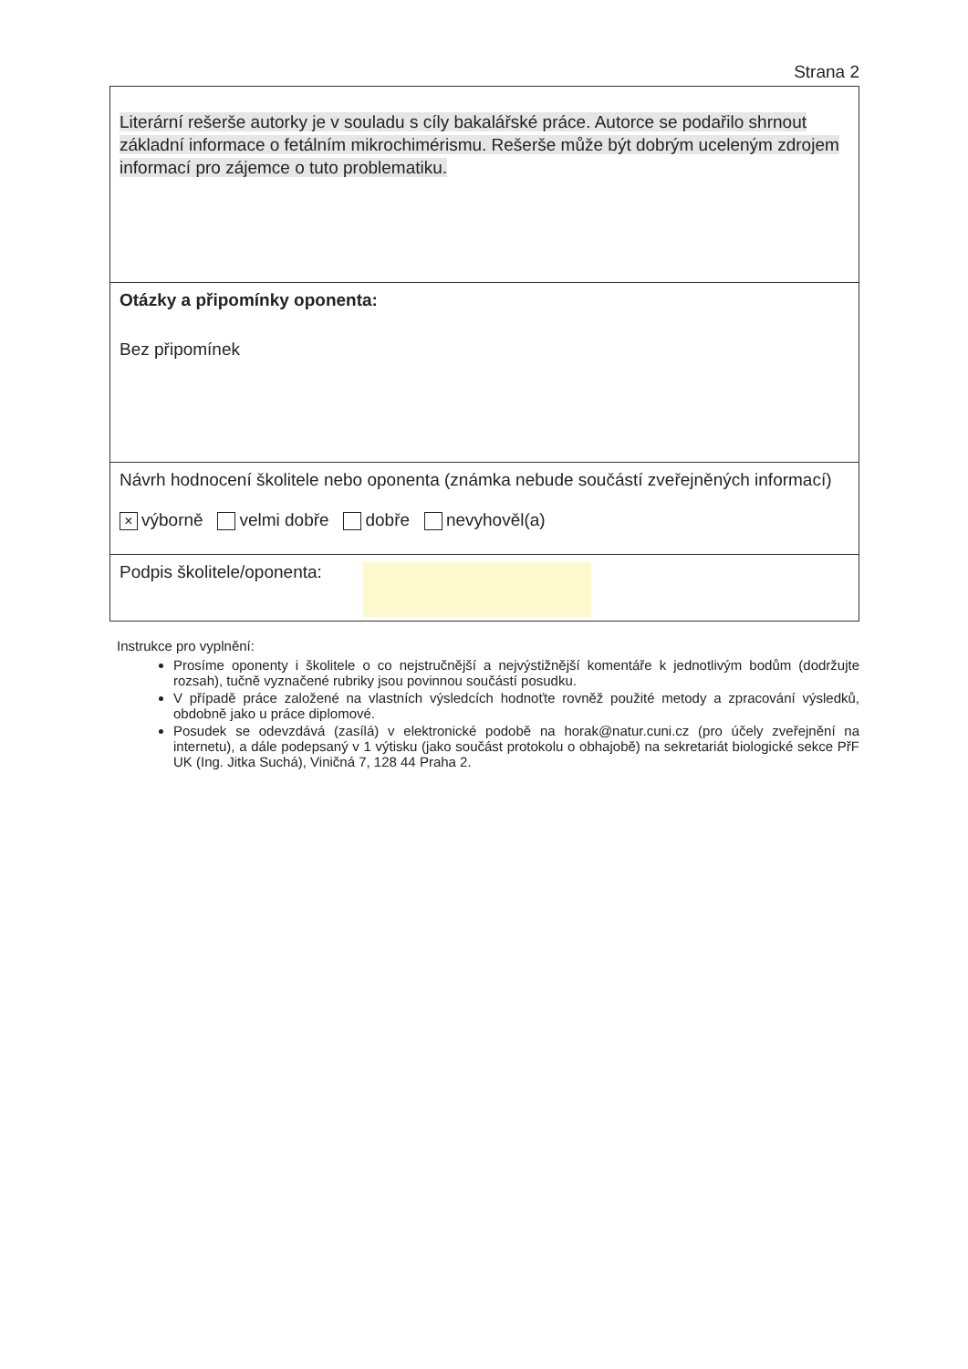Strana 2
Literární rešerše autorky je v souladu s cíly bakalářské práce. Autorce se podařilo shrnout základní informace o fetálním mikrochimérismu. Rešerše může být dobrým uceleným zdrojem informací pro zájemce o tuto problematiku.
Otázky a připomínky oponenta:
Bez připomínek
Návrh hodnocení školitele nebo oponenta (známka nebude součástí zveřejněných informací)
× výborně velmi dobře dobře nevyhověl(a)
Podpis školitele/oponenta:
Instrukce pro vyplnění:
Prosíme oponenty i školitele o co nejstručnější a nejvýstižnější komentáře k jednotlivým bodům (dodržujte rozsah), tučně vyznačené rubriky jsou povinnou součástí posudku.
V případě práce založené na vlastních výsledcích hodnoťte rovněž použité metody a zpracování výsledků, obdobně jako u práce diplomové.
Posudek se odevzdává (zasílá) v elektronické podobě na horak@natur.cuni.cz (pro účely zveřejnění na internetu), a dále podepsaný v 1 výtisku (jako součást protokolu o obhajobě) na sekretariát biologické sekce PřF UK (Ing. Jitka Suchá), Viničná 7, 128 44 Praha 2.